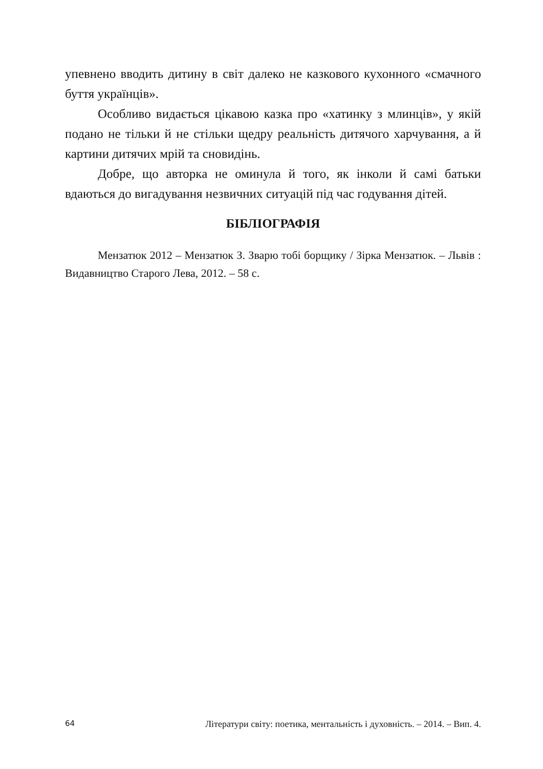упевнено вводить дитину в світ далеко не казкового кухонного «смачного буття українців».
Особливо видається цікавою казка про «хатинку з млинців», у якій подано не тільки й не стільки щедру реальність дитячого харчування, а й картини дитячих мрій та сновидінь.
Добре, що авторка не оминула й того, як інколи й самі батьки вдаються до вигадування незвичних ситуацій під час годування дітей.
БІБЛІОГРАФІЯ
Мензатюк 2012 – Мензатюк З. Зварю тобі борщику / Зірка Мензатюк. – Львів : Видавництво Старого Лева, 2012. – 58 с.
64 Літератури світу: поетика, ментальність і духовність. – 2014. – Вип. 4.